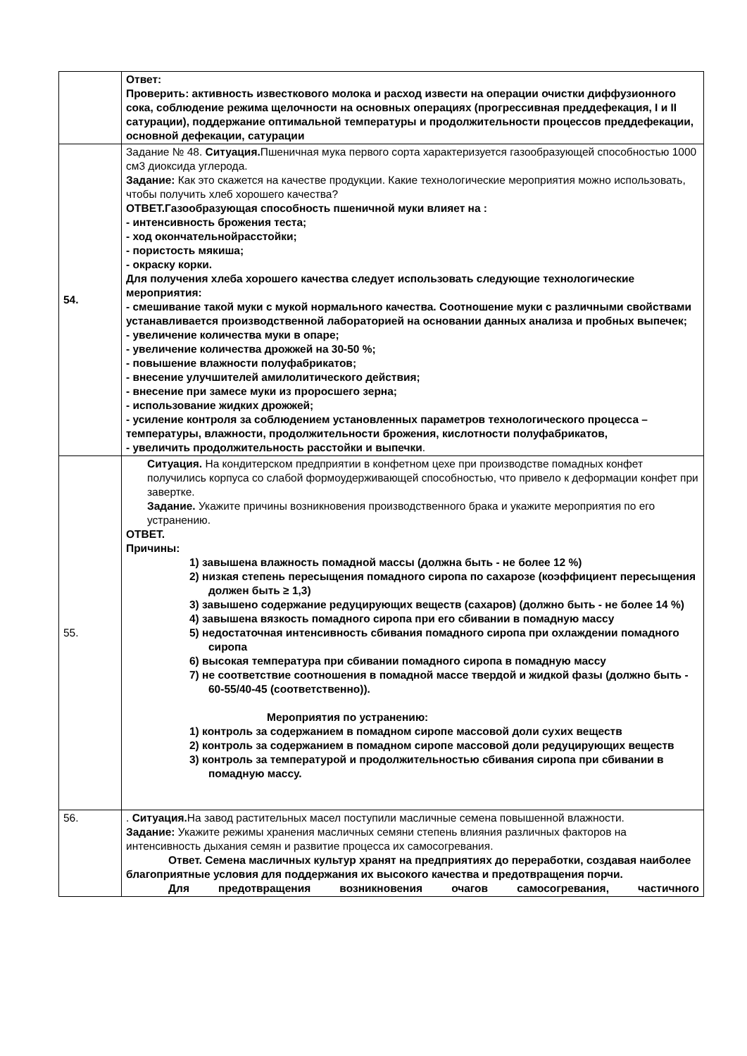| | Ответ: Проверить: активность известкового молока и расход извести на операции очистки диффузионного сока, соблюдение режима щелочности на основных операциях (прогрессивная преддефекация, I и II сатурации), поддержание оптимальной температуры и продолжительности процессов преддефекации, основной дефекации, сатурации |
| 54. | Задание № 48. Ситуация. Пшеничная мука первого сорта характеризуется газообразующей способностью 1000 см3 диоксида углерода. Задание: Как это скажется на качестве продукции. Какие технологические мероприятия можно использовать, чтобы получить хлеб хорошего качества? ОТВЕТ.Газообразующая способность пшеничной муки влияет на : - интенсивность брожения теста; - ход окончательнойрасстойки; - пористость мякиша; - окраску корки. Для получения хлеба хорошего качества следует использовать следующие технологические мероприятия: - смешивание такой муки с мукой нормального качества. Соотношение муки с различными свойствами устанавливается производственной лабораторией на основании данных анализа и пробных выпечек; - увеличение количества муки в опаре; - увеличение количества дрожжей на 30-50 %; - повышение влажности полуфабрикатов; - внесение улучшителей амилолитического действия; - внесение при замесе муки из проросшего зерна; - использование жидких дрожжей; - усиление контроля за соблюдением установленных параметров технологического процесса – температуры, влажности, продолжительности брожения, кислотности полуфабрикатов, - увеличить продолжительность расстойки и выпечки . |
| 55. | Ситуация. На кондитерском предприятии в конфетном цехе при производстве помадных конфет получились корпуса со слабой формоудерживающей способностью, что привело к деформации конфет при завертке. Задание. Укажите причины возникновения производственного брака и укажите мероприятия по его устранению. ОТВЕТ. Причины: 1) завышена влажность помадной массы (должна быть - не более 12 %) 2) низкая степень пересыщения помадного сиропа по сахарозе (коэффициент пересыщения должен быть ≥ 1,3) 3) завышено содержание редуцирующих веществ (сахаров) (должно быть - не более 14 %) 4) завышена вязкость помадного сиропа при его сбивании в помадную массу 5) недостаточная интенсивность сбивания помадного сиропа при охлаждении помадного сиропа 6) высокая температура при сбивании помадного сиропа в помадную массу 7) не соответствие соотношения в помадной массе твердой и жидкой фазы (должно быть - 60-55/40-45 (соответственно)). Мероприятия по устранению: 1) контроль за содержанием в помадном сиропе массовой доли сухих веществ 2) контроль за содержанием в помадном сиропе массовой доли редуцирующих веществ 3) контроль за температурой и продолжительностью сбивания сиропа при сбивании в помадную массу. |
| 56. | . Ситуация. На завод растительных масел поступили масличные семена повышенной влажности. Задание: Укажите режимы хранения масличных семяни степень влияния различных факторов на интенсивность дыхания семян и развитие процесса их самосогревания. Ответ. Семена масличных культур хранят на предприятиях до переработки, создавая наиболее благоприятные условия для поддержания их высокого качества и предотвращения порчи. Для предотвращения возникновения очагов самосогревания, частичного |